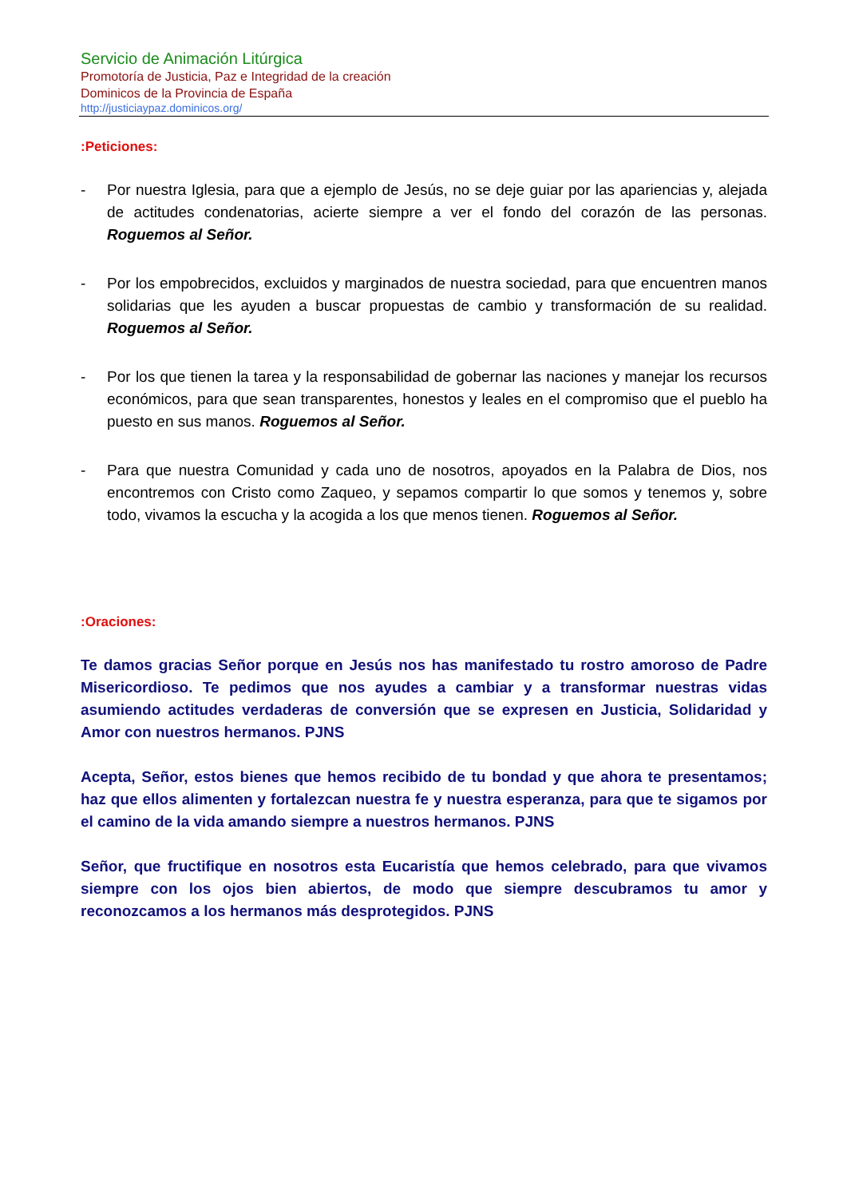Servicio de Animación Litúrgica
Promotoría de Justicia, Paz e Integridad de la creación
Dominicos de la Provincia de España
http://justiciaypaz.dominicos.org/
:Peticiones:
- Por nuestra Iglesia, para que a ejemplo de Jesús, no se deje guiar por las apariencias y, alejada de actitudes condenatorias, acierte siempre a ver el fondo del corazón de las personas. Roguemos al Señor.
- Por los empobrecidos, excluidos y marginados de nuestra sociedad, para que encuentren manos solidarias que les ayuden a buscar propuestas de cambio y transformación de su realidad. Roguemos al Señor.
- Por los que tienen la tarea y la responsabilidad de gobernar las naciones y manejar los recursos económicos, para que sean transparentes, honestos y leales en el compromiso que el pueblo ha puesto en sus manos. Roguemos al Señor.
- Para que nuestra Comunidad y cada uno de nosotros, apoyados en la Palabra de Dios, nos encontremos con Cristo como Zaqueo, y sepamos compartir lo que somos y tenemos y, sobre todo, vivamos la escucha y la acogida a los que menos tienen. Roguemos al Señor.
:Oraciones:
Te damos gracias Señor porque en Jesús nos has manifestado tu rostro amoroso de Padre Misericordioso. Te pedimos que nos ayudes a cambiar y a transformar nuestras vidas asumiendo actitudes verdaderas de conversión que se expresen en Justicia, Solidaridad y Amor con nuestros hermanos. PJNS
Acepta, Señor, estos bienes que hemos recibido de tu bondad y que ahora te presentamos; haz que ellos alimenten y fortalezcan nuestra fe y nuestra esperanza, para que te sigamos por el camino de la vida amando siempre a nuestros hermanos. PJNS
Señor, que fructifique en nosotros esta Eucaristía que hemos celebrado, para que vivamos siempre con los ojos bien abiertos, de modo que siempre descubramos tu amor y reconozcamos a los hermanos más desprotegidos. PJNS